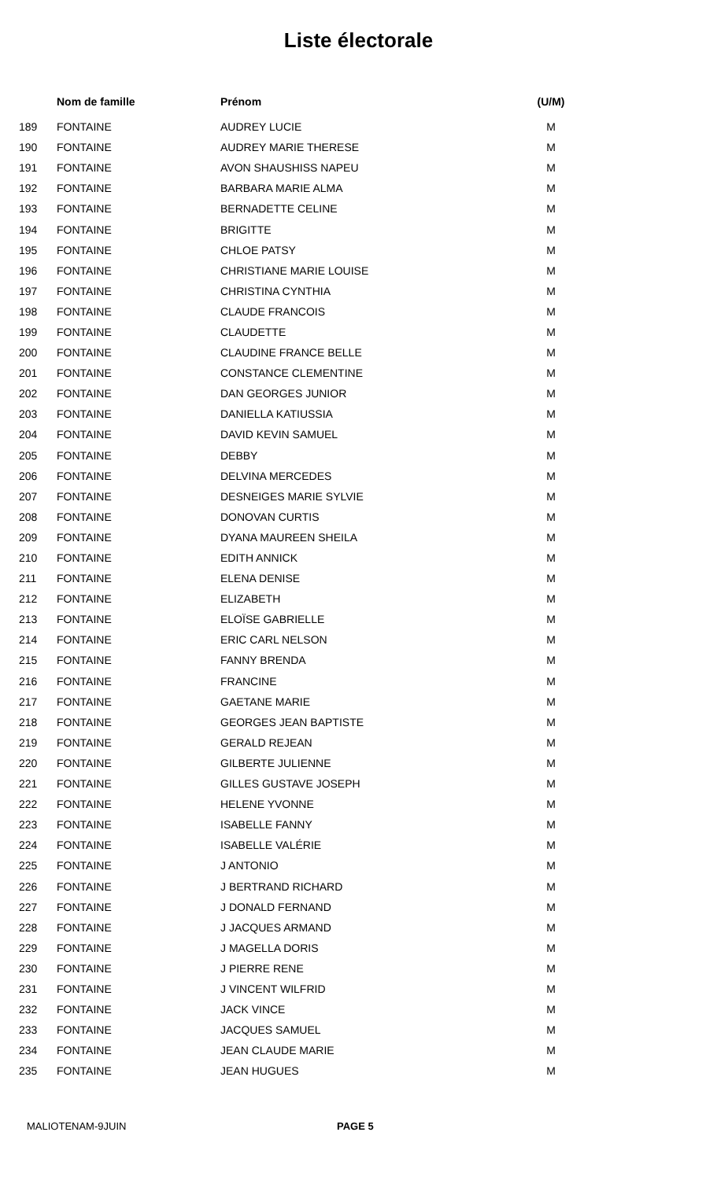Liste électorale
| | Nom de famille | Prénom | (U/M) |
| --- | --- | --- | --- |
| 189 | FONTAINE | AUDREY LUCIE | M |
| 190 | FONTAINE | AUDREY MARIE THERESE | M |
| 191 | FONTAINE | AVON SHAUSHISS NAPEU | M |
| 192 | FONTAINE | BARBARA MARIE ALMA | M |
| 193 | FONTAINE | BERNADETTE CELINE | M |
| 194 | FONTAINE | BRIGITTE | M |
| 195 | FONTAINE | CHLOE PATSY | M |
| 196 | FONTAINE | CHRISTIANE MARIE LOUISE | M |
| 197 | FONTAINE | CHRISTINA CYNTHIA | M |
| 198 | FONTAINE | CLAUDE FRANCOIS | M |
| 199 | FONTAINE | CLAUDETTE | M |
| 200 | FONTAINE | CLAUDINE FRANCE BELLE | M |
| 201 | FONTAINE | CONSTANCE CLEMENTINE | M |
| 202 | FONTAINE | DAN GEORGES JUNIOR | M |
| 203 | FONTAINE | DANIELLA KATIUSSIA | M |
| 204 | FONTAINE | DAVID KEVIN SAMUEL | M |
| 205 | FONTAINE | DEBBY | M |
| 206 | FONTAINE | DELVINA MERCEDES | M |
| 207 | FONTAINE | DESNEIGES MARIE SYLVIE | M |
| 208 | FONTAINE | DONOVAN CURTIS | M |
| 209 | FONTAINE | DYANA MAUREEN SHEILA | M |
| 210 | FONTAINE | EDITH ANNICK | M |
| 211 | FONTAINE | ELENA DENISE | M |
| 212 | FONTAINE | ELIZABETH | M |
| 213 | FONTAINE | ELOÏSE GABRIELLE | M |
| 214 | FONTAINE | ERIC CARL NELSON | M |
| 215 | FONTAINE | FANNY BRENDA | M |
| 216 | FONTAINE | FRANCINE | M |
| 217 | FONTAINE | GAETANE MARIE | M |
| 218 | FONTAINE | GEORGES JEAN BAPTISTE | M |
| 219 | FONTAINE | GERALD REJEAN | M |
| 220 | FONTAINE | GILBERTE JULIENNE | M |
| 221 | FONTAINE | GILLES GUSTAVE JOSEPH | M |
| 222 | FONTAINE | HELENE YVONNE | M |
| 223 | FONTAINE | ISABELLE FANNY | M |
| 224 | FONTAINE | ISABELLE VALÉRIE | M |
| 225 | FONTAINE | J ANTONIO | M |
| 226 | FONTAINE | J BERTRAND RICHARD | M |
| 227 | FONTAINE | J DONALD FERNAND | M |
| 228 | FONTAINE | J JACQUES ARMAND | M |
| 229 | FONTAINE | J MAGELLA DORIS | M |
| 230 | FONTAINE | J PIERRE RENE | M |
| 231 | FONTAINE | J VINCENT WILFRID | M |
| 232 | FONTAINE | JACK VINCE | M |
| 233 | FONTAINE | JACQUES SAMUEL | M |
| 234 | FONTAINE | JEAN CLAUDE MARIE | M |
| 235 | FONTAINE | JEAN HUGUES | M |
MALIOTENAM-9JUIN PAGE 5